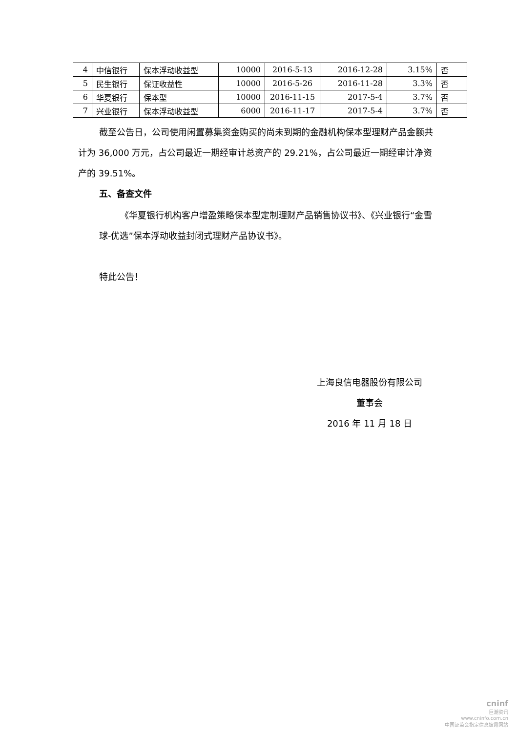| 4 | 中信银行 | 保本浮动收益型 | 10000 | 2016-5-13 | 2016-12-28 | 3.15% | 否 |
| 5 | 民生银行 | 保证收益性 | 10000 | 2016-5-26 | 2016-11-28 | 3.3% | 否 |
| 6 | 华夏银行 | 保本型 | 10000 | 2016-11-15 | 2017-5-4 | 3.7% | 否 |
| 7 | 兴业银行 | 保本浮动收益型 | 6000 | 2016-11-17 | 2017-5-4 | 3.7% | 否 |
截至公告日，公司使用闲置募集资金购买的尚未到期的金融机构保本型理财产品金额共计为 36,000 万元，占公司最近一期经审计总资产的 29.21%，占公司最近一期经审计净资产的 39.51%。
五、备查文件
《华夏银行机构客户增盈策略保本型定制理财产品销售协议书》、《兴业银行“金雪球-优选”保本浮动收益封闭式理财产品协议书》。
特此公告！
上海良信电器股份有限公司
董事会
2016 年 11 月 18 日
cninf
巨潮资讯
www.cninfo.com.cn
中国证监会指定信息披露网站